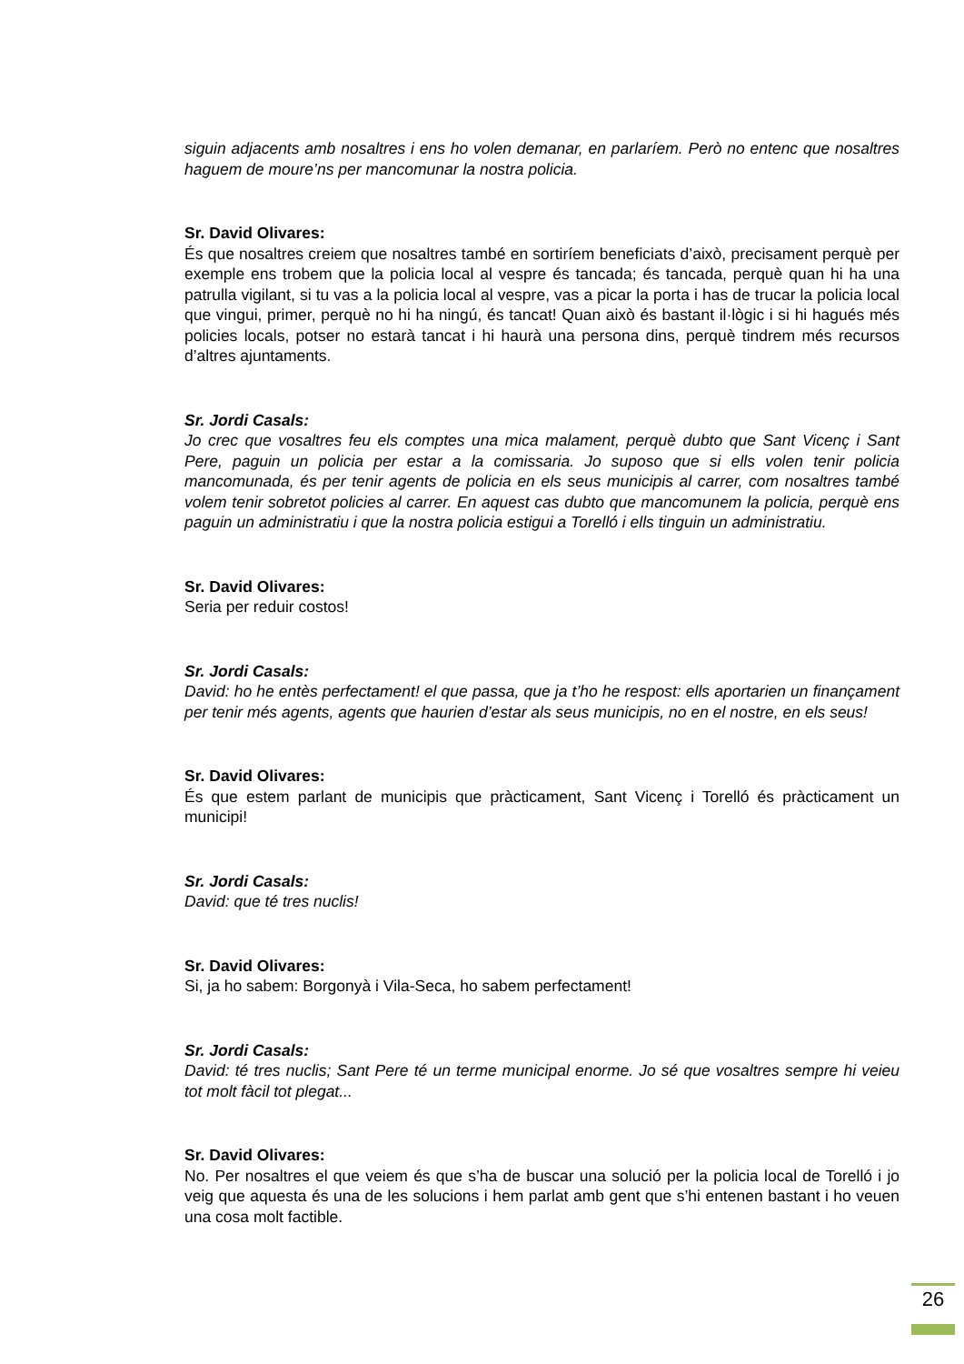siguin adjacents amb nosaltres i ens ho volen demanar, en parlaríem. Però no entenc que nosaltres haguem de moure’ns per mancomunar la nostra policia.
Sr. David Olivares:
És que nosaltres creiem que nosaltres també en sortiríem beneficiats d’això, precisament perquè per exemple ens trobem que la policia local al vespre és tancada; és tancada, perquè quan hi ha una patrulla vigilant, si tu vas a la policia local al vespre, vas a picar la porta i has de trucar la policia local que vingui, primer, perquè no hi ha ningú, és tancat! Quan això és bastant il·lògic i si hi hagués més policies locals, potser no estarà tancat i hi haurà una persona dins, perquè tindrem més recursos d’altres ajuntaments.
Sr. Jordi Casals:
Jo crec que vosaltres feu els comptes una mica malament, perquè dubto que Sant Vicenç i Sant Pere, paguin un policia per estar a la comissaria. Jo suposo que si ells volen tenir policia mancomunada, és per tenir agents de policia en els seus municipis al carrer, com nosaltres també volem tenir sobretot policies al carrer. En aquest cas dubto que mancomunem la policia, perquè ens paguin un administratiu i que la nostra policia estigui a Torelló i ells tinguin un administratiu.
Sr. David Olivares:
Seria per reduir costos!
Sr. Jordi Casals:
David: ho he entès perfectament! el que passa, que ja t’ho he respost: ells aportarien un finançament per tenir més agents, agents que haurien d’estar als seus municipis, no en el nostre, en els seus!
Sr. David Olivares:
És que estem parlant de municipis que pràcticament, Sant Vicenç i Torelló és pràcticament un municipi!
Sr. Jordi Casals:
David: que té tres nuclis!
Sr. David Olivares:
Si, ja ho sabem: Borgonyà i Vila-Seca, ho sabem perfectament!
Sr. Jordi Casals:
David: té tres nuclis; Sant Pere té un terme municipal enorme. Jo sé que vosaltres sempre hi veieu tot molt fàcil tot plegat...
Sr. David Olivares:
No. Per nosaltres el que veiem és que s’ha de buscar una solució per la policia local de Torelló i jo veig que aquesta és una de les solucions i hem parlat amb gent que s’hi entenen bastant i ho veuen una cosa molt factible.
26